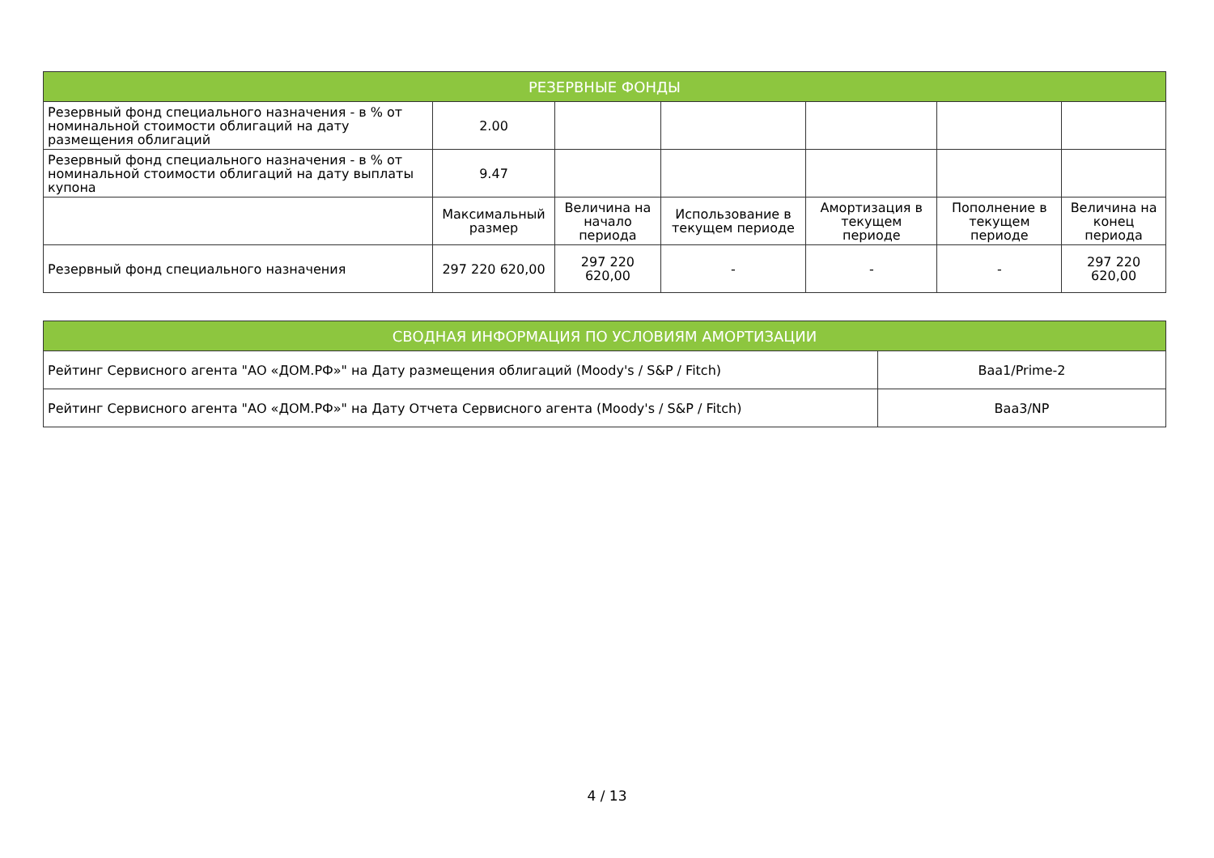| РЕЗЕРВНЫЕ ФОНДЫ | | | | | | |
| --- | --- | --- | --- | --- | --- | --- |
| Резервный фонд специального назначения - в % от номинальной стоимости облигаций на дату размещения облигаций | 2.00 | | | | | |
| Резервный фонд специального назначения - в % от номинальной стоимости облигаций на дату выплаты купона | 9.47 | | | | | |
| | Максимальный размер | Величина на начало периода | Использование в текущем периоде | Амортизация в текущем периоде | Пополнение в текущем периоде | Величина на конец периода |
| Резервный фонд специального назначения | 297 220 620,00 | 297 220 620,00 | - | - | - | 297 220 620,00 |
| СВОДНАЯ ИНФОРМАЦИЯ ПО УСЛОВИЯМ АМОРТИЗАЦИИ | |
| --- | --- |
| Рейтинг Сервисного агента "АО «ДОМ.РФ»" на Дату размещения облигаций (Moody's / S&P / Fitch) | Baa1/Prime-2 |
| Рейтинг Сервисного агента "АО «ДОМ.РФ»" на Дату Отчета Сервисного агента (Moody's / S&P / Fitch) | Baa3/NP |
4 / 13